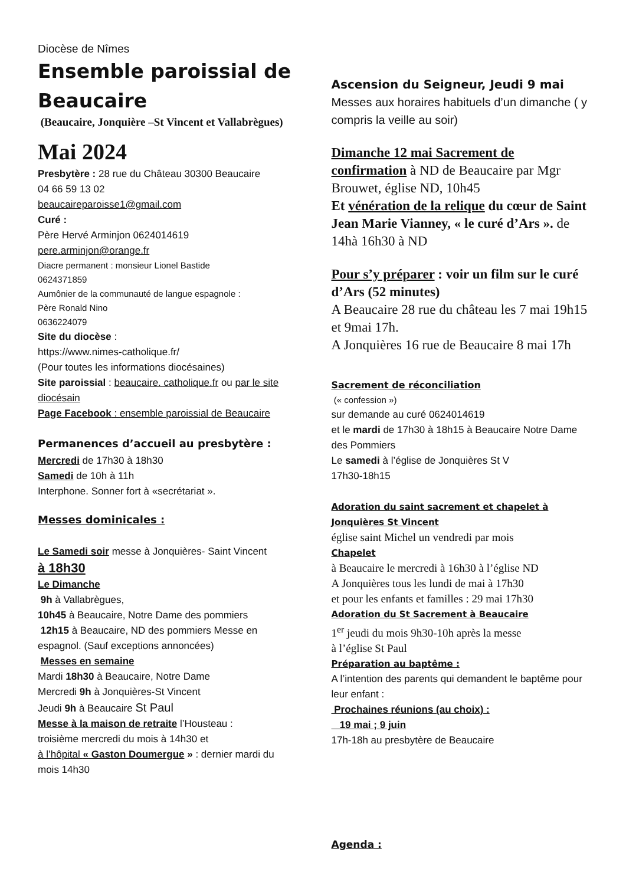Diocèse de Nîmes
Ensemble paroissial de Beaucaire
(Beaucaire, Jonquière –St Vincent et Vallabrègues)
Mai 2024
Presbytère : 28 rue du Château 30300 Beaucaire
04 66 59 13 02
beaucaireparoisse1@gmail.com
Curé :
Père Hervé Arminjon 0624014619
pere.arminjon@orange.fr
Diacre permanent : monsieur Lionel Bastide
0624371859
Aumônier de la communauté de langue espagnole :
Père Ronald Nino
0636224079
Site du diocèse :
https://www.nimes-catholique.fr/
(Pour toutes les informations diocésaines)
Site paroissial : beaucaire. catholique.fr ou par le site diocésain
Page Facebook : ensemble paroissial de Beaucaire
Permanences d’accueil au presbytère :
Mercredi de 17h30 à 18h30
Samedi de 10h à 11h
Interphone. Sonner fort à «secrétariat ».
Messes dominicales :
Le Samedi soir messe à Jonquières- Saint Vincent
à 18h30
Le Dimanche
9h à Vallabrègues,
10h45 à Beaucaire, Notre Dame des pommiers
12h15 à Beaucaire, ND des pommiers Messe en espagnol. (Sauf exceptions annoncées)
Messes en semaine
Mardi 18h30 à Beaucaire, Notre Dame
Mercredi 9h à Jonquières-St Vincent
Jeudi 9h à Beaucaire St Paul
Messe à la maison de retraite l’Housteau :
troisième mercredi du mois à 14h30 et
à l’hôpital « Gaston Doumergue » : dernier mardi du mois 14h30
Ascension du Seigneur, Jeudi 9 mai
Messes aux horaires habituels d’un dimanche ( y compris la veille au soir)
Dimanche 12 mai Sacrement de confirmation à ND de Beaucaire par Mgr Brouwet, église ND, 10h45
Et vénération de la relique du cœur de Saint Jean Marie Vianney, « le curé d’Ars ». de 14hà 16h30 à ND
Pour s’y préparer : voir un film sur le curé d’Ars (52 minutes)
A Beaucaire 28 rue du château les 7 mai 19h15 et 9mai 17h.
A Jonquières 16 rue de Beaucaire 8 mai 17h
Sacrement de réconciliation
(« confession »)
sur demande au curé 0624014619
et le mardi de 17h30 à 18h15 à Beaucaire Notre Dame des Pommiers
Le samedi à l’église de Jonquières St V
17h30-18h15
Adoration du saint sacrement et chapelet à Jonquières St Vincent
église saint Michel un vendredi par mois
Chapelet
à Beaucaire le mercredi à 16h30 à l’église ND
A Jonquières tous les lundi de mai à 17h30
et pour les enfants et familles : 29 mai 17h30
Adoration du St Sacrement à Beaucaire
1<sup>er</sup> jeudi du mois 9h30-10h après la messe
à l’église St Paul
Préparation au baptême :
A l’intention des parents qui demandent le baptême pour leur enfant :
Prochaines réunions (au choix) :
19 mai ; 9 juin
17h-18h au presbytère de Beaucaire
Agenda :